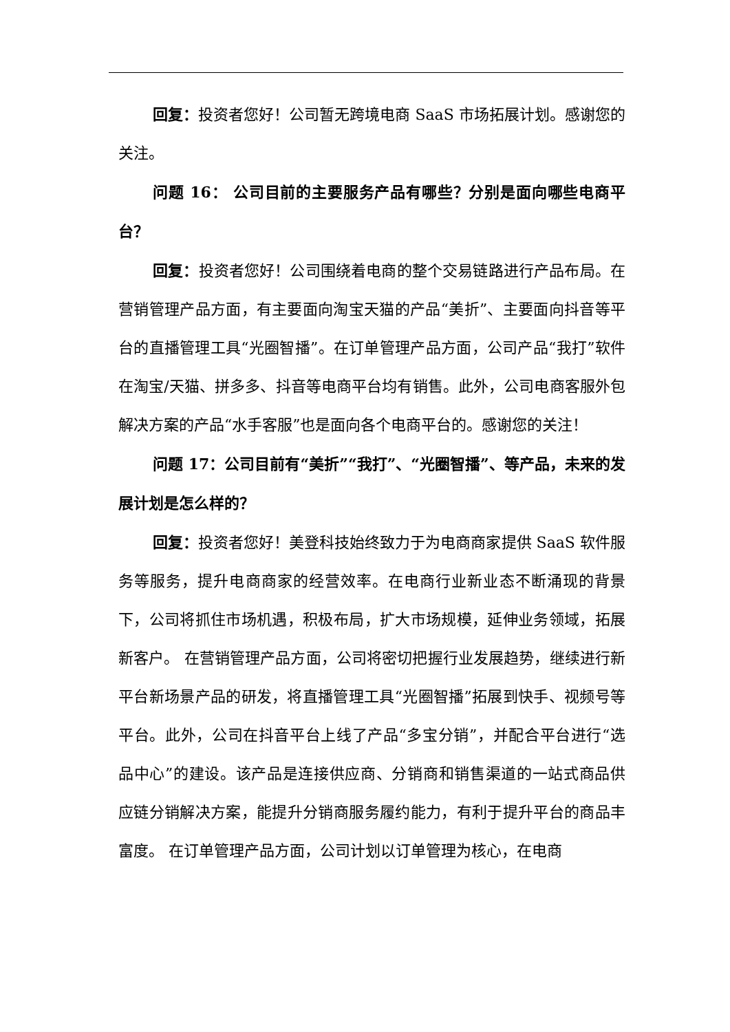回复：投资者您好！公司暂无跨境电商 SaaS 市场拓展计划。感谢您的关注。
问题 16： 公司目前的主要服务产品有哪些？分别是面向哪些电商平台？
回复：投资者您好！公司围绕着电商的整个交易链路进行产品布局。在营销管理产品方面，有主要面向淘宝天猫的产品“美折”、主要面向抖音等平台的直播管理工具“光圈智播”。在订单管理产品方面，公司产品“我打”软件在淘宝/天猫、拼多多、抖音等电商平台均有销售。此外，公司电商客服外包解决方案的产品“水手客服”也是面向各个电商平台的。感谢您的关注！
问题 17：公司目前有“美折”“我打”、“光圈智播”、等产品，未来的发展计划是怎么样的？
回复：投资者您好！美登科技始终致力于为电商商家提供 SaaS 软件服务等服务，提升电商商家的经营效率。在电商行业新业态不断涌现的背景下，公司将抓住市场机遇，积极布局，扩大市场规模，延伸业务领域，拓展新客户。 在营销管理产品方面，公司将密切把握行业发展趋势，继续进行新平台新场景产品的研发，将直播管理工具“光圈智播”拓展到快手、视频号等平台。此外，公司在抖音平台上线了产品“多宝分销”，并配合平台进行“选品中心”的建设。该产品是连接供应商、分销商和销售渠道的一站式商品供应链分销解决方案，能提升分销商服务履约能力，有利于提升平台的商品丰富度。 在订单管理产品方面，公司计划以订单管理为核心，在电商